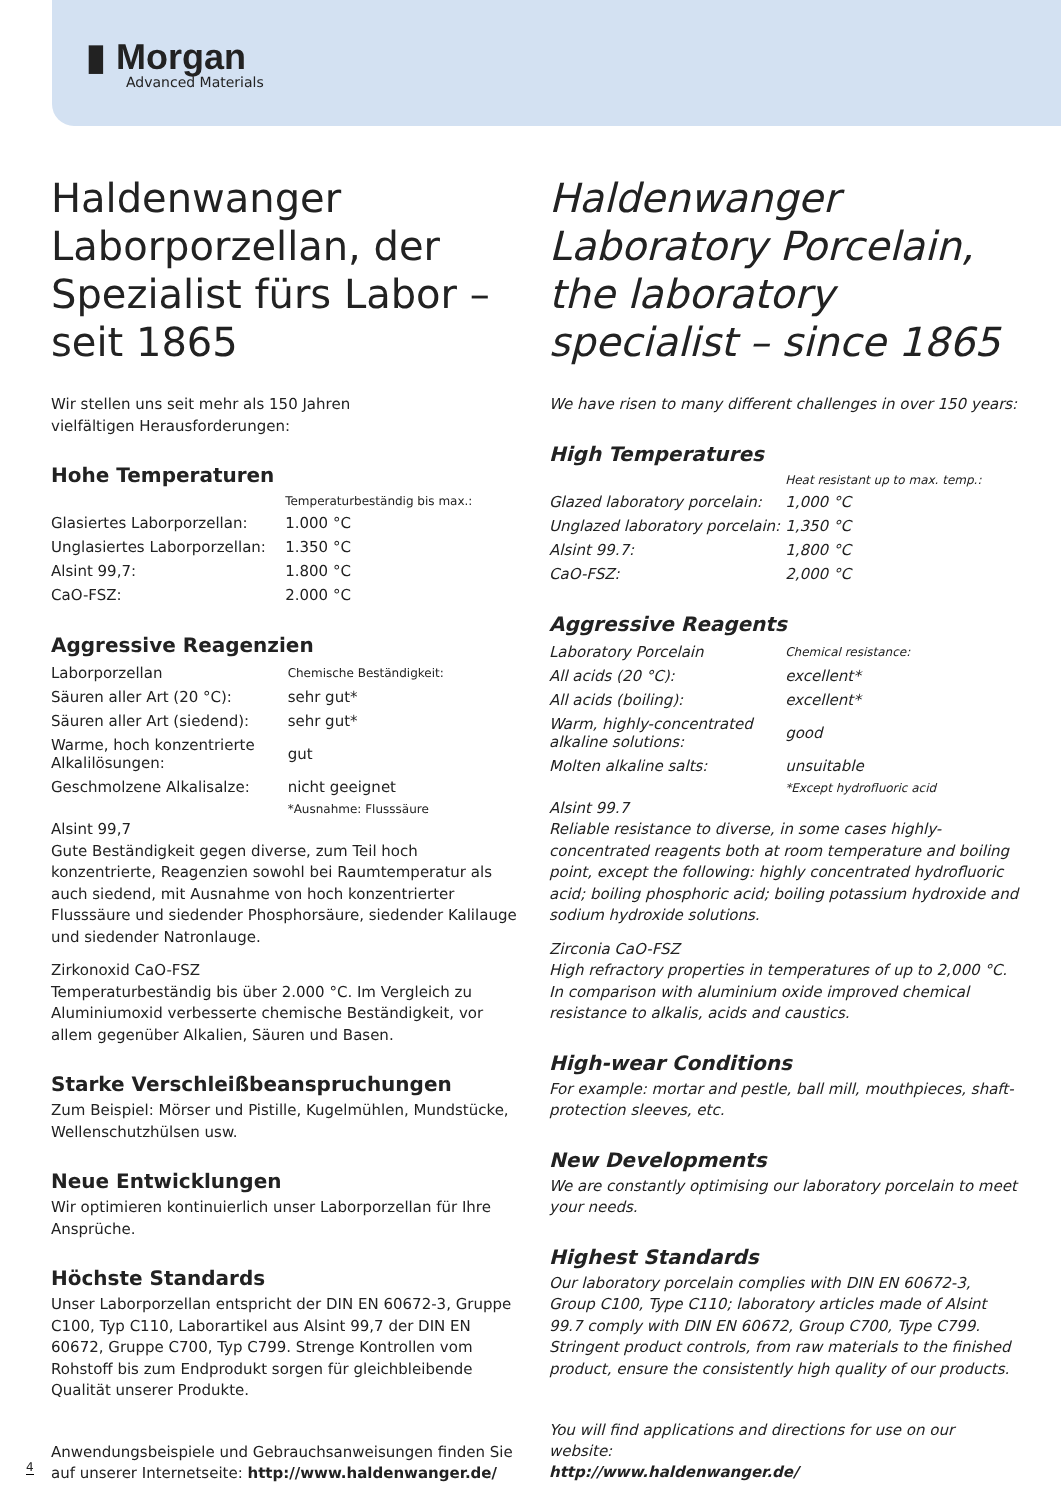▮ Morgan
Advanced Materials
Haldenwanger Laborporzellan, der Spezialist fürs Labor – seit 1865
Wir stellen uns seit mehr als 150 Jahren
vielfältigen Herausforderungen:
Hohe Temperaturen
| | Temperaturbeständig bis max.: |
| Glasiertes Laborporzellan: | 1.000 °C |
| Unglasiertes Laborporzellan: | 1.350 °C |
| Alsint 99,7: | 1.800 °C |
| CaO-FSZ: | 2.000 °C |
Aggressive Reagenzien
| Laborporzellan | Chemische Beständigkeit: |
| Säuren aller Art (20 °C): | sehr gut* |
| Säuren aller Art (siedend): | sehr gut* |
| Warme, hoch konzentrierte Alkalilösungen: | gut |
| Geschmolzene Alkalisalze: | nicht geeignet |
| | *Ausnahme: Flusssäure |
Alsint 99,7
Gute Beständigkeit gegen diverse, zum Teil hoch konzentrierte, Reagenzien sowohl bei Raumtemperatur als auch siedend, mit Ausnahme von hoch konzentrierter Flusssäure und siedender Phosphorsäure, siedender Kalilauge und siedender Natronlauge.
Zirkonoxid CaO-FSZ
Temperaturbeständig bis über 2.000 °C. Im Vergleich zu Aluminiumoxid verbesserte chemische Beständigkeit, vor allem gegenüber Alkalien, Säuren und Basen.
Starke Verschleißbeanspruchungen
Zum Beispiel: Mörser und Pistille, Kugelmühlen, Mundstücke, Wellenschutzhülsen usw.
Neue Entwicklungen
Wir optimieren kontinuierlich unser Laborporzellan für Ihre Ansprüche.
Höchste Standards
Unser Laborporzellan entspricht der DIN EN 60672-3, Gruppe C100, Typ C110, Laborartikel aus Alsint 99,7 der DIN EN 60672, Gruppe C700, Typ C799. Strenge Kontrollen vom Rohstoff bis zum Endprodukt sorgen für gleichbleibende Qualität unserer Produkte.
Anwendungsbeispiele und Gebrauchsanweisungen finden Sie auf unserer Internetseite: http://www.haldenwanger.de/
Haldenwanger Laboratory Porcelain, the laboratory specialist – since 1865
We have risen to many different challenges in over 150 years:
High Temperatures
| | Heat resistant up to max. temp.: |
| Glazed laboratory porcelain: | 1,000 °C |
| Unglazed laboratory porcelain: | 1,350 °C |
| Alsint 99.7: | 1,800 °C |
| CaO-FSZ: | 2,000 °C |
Aggressive Reagents
| Laboratory Porcelain | Chemical resistance: |
| All acids (20 °C): | excellent* |
| All acids (boiling): | excellent* |
| Warm, highly-concentrated alkaline solutions: | good |
| Molten alkaline salts: | unsuitable |
| | *Except hydrofluoric acid |
Alsint 99.7
Reliable resistance to diverse, in some cases highly-concentrated reagents both at room temperature and boiling point, except the following: highly concentrated hydrofluoric acid; boiling phosphoric acid; boiling potassium hydroxide and sodium hydroxide solutions.
Zirconia CaO-FSZ
High refractory properties in temperatures of up to 2,000 °C. In comparison with aluminium oxide improved chemical resistance to alkalis, acids and caustics.
High-wear Conditions
For example: mortar and pestle, ball mill, mouthpieces, shaft-protection sleeves, etc.
New Developments
We are constantly optimising our laboratory porcelain to meet your needs.
Highest Standards
Our laboratory porcelain complies with DIN EN 60672-3, Group C100, Type C110; laboratory articles made of Alsint 99.7 comply with DIN EN 60672, Group C700, Type C799. Stringent product controls, from raw materials to the finished product, ensure the consistently high quality of our products.
You will find applications and directions for use on our website:
http://www.haldenwanger.de/
4